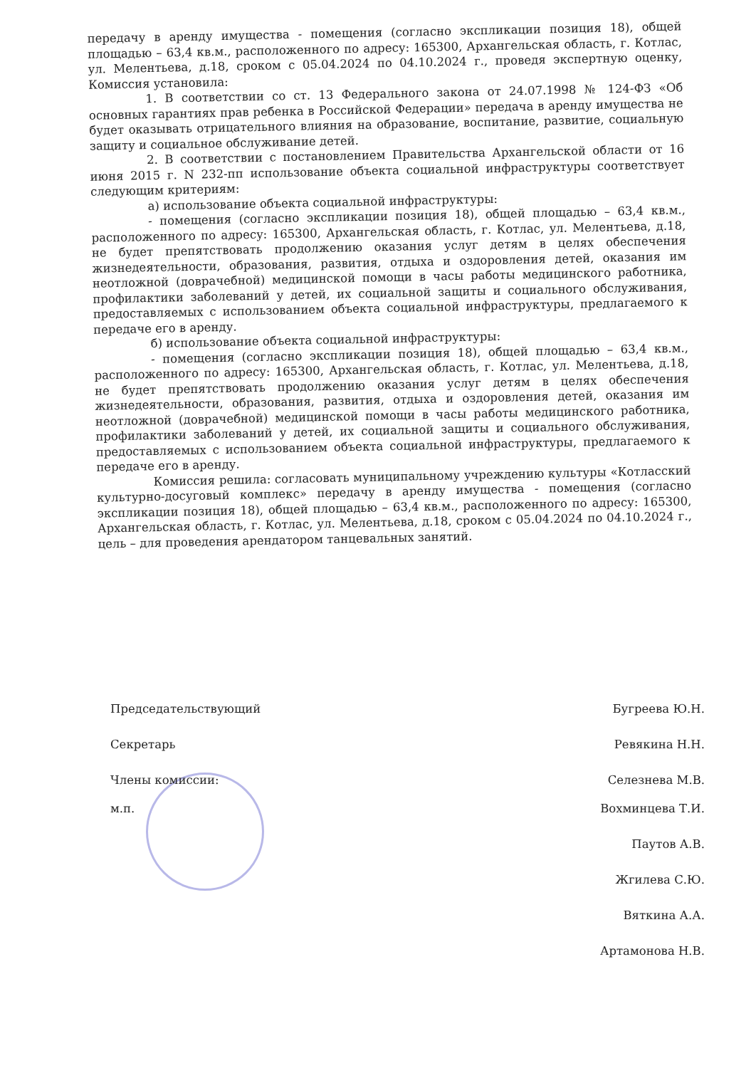передачу в аренду имущества - помещения (согласно экспликации позиция 18), общей площадью – 63,4 кв.м., расположенного по адресу: 165300, Архангельская область, г. Котлас, ул. Мелентьева, д.18, сроком с 05.04.2024 по 04.10.2024 г., проведя экспертную оценку, Комиссия установила:
1. В соответствии со ст. 13 Федерального закона от 24.07.1998 № 124-ФЗ «Об основных гарантиях прав ребенка в Российской Федерации» передача в аренду имущества не будет оказывать отрицательного влияния на образование, воспитание, развитие, социальную защиту и социальное обслуживание детей.
2. В соответствии с постановлением Правительства Архангельской области от 16 июня 2015 г. N 232-пп использование объекта социальной инфраструктуры соответствует следующим критериям:
а) использование объекта социальной инфраструктуры:
- помещения (согласно экспликации позиция 18), общей площадью – 63,4 кв.м., расположенного по адресу: 165300, Архангельская область, г. Котлас, ул. Мелентьева, д.18, не будет препятствовать продолжению оказания услуг детям в целях обеспечения жизнедеятельности, образования, развития, отдыха и оздоровления детей, оказания им неотложной (доврачебной) медицинской помощи в часы работы медицинского работника, профилактики заболеваний у детей, их социальной защиты и социального обслуживания, предоставляемых с использованием объекта социальной инфраструктуры, предлагаемого к передаче его в аренду.
б) использование объекта социальной инфраструктуры:
- помещения (согласно экспликации позиция 18), общей площадью – 63,4 кв.м., расположенного по адресу: 165300, Архангельская область, г. Котлас, ул. Мелентьева, д.18, не будет препятствовать продолжению оказания услуг детям в целях обеспечения жизнедеятельности, образования, развития, отдыха и оздоровления детей, оказания им неотложной (доврачебной) медицинской помощи в часы работы медицинского работника, профилактики заболеваний у детей, их социальной защиты и социального обслуживания, предоставляемых с использованием объекта социальной инфраструктуры, предлагаемого к передаче его в аренду.
Комиссия решила: согласовать муниципальному учреждению культуры «Котласский культурно-досуговый комплекс» передачу в аренду имущества - помещения (согласно экспликации позиция 18), общей площадью – 63,4 кв.м., расположенного по адресу: 165300, Архангельская область, г. Котлас, ул. Мелентьева, д.18, сроком с 05.04.2024 по 04.10.2024 г., цель – для проведения арендатором танцевальных занятий.
Председательствующий Бугреева Ю.Н.
Секретарь Ревякина Н.Н.
Члены комиссии: Селезнева М.В.
м.п. Вохминцева Т.И.
Паутов А.В.
Жгилева С.Ю.
Вяткина А.А.
Артамонова Н.В.